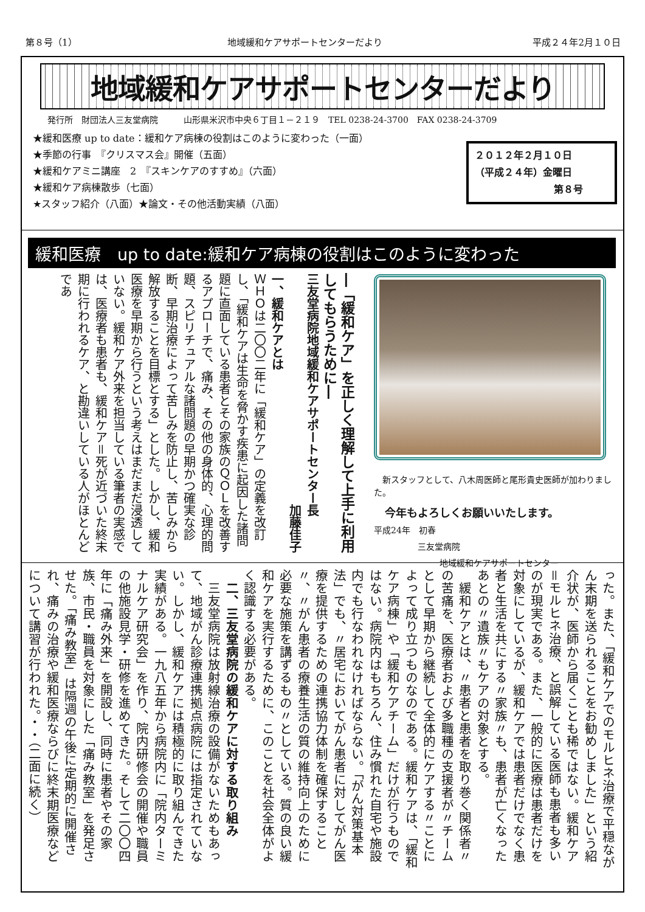第８号（1） 地域緩和ケアサポートセンターだより 平成２４年2月１０日
地域緩和ケアサポートセンターだより
発行所　財団法人三友堂病院　　　山形県米沢市中央６丁目１－２１９　TEL 0238-24-3700　FAX 0238-24-3709
★緩和医療 up to date：緩和ケア病棟の役割はこのように変わった（一面）
★季節の行事　『クリスマス会』開催（五面）
★緩和ケアミニ講座　2　『スキンケアのすすめ』（六面）
★緩和ケア病棟散歩（七面）
★スタッフ紹介（八面）★論文・その他活動実績（八面）
２０１２年２月１０日
（平成２４年）金曜日
第８号
緩和医療　up to date:緩和ケア病棟の役割はこのように変わった
―「緩和ケア」を正しく理解して上手に利用してもらうために―
三友堂病院地域緩和ケアサポートセンター長
加藤佳子
一、緩和ケアとは
ＷＨＯは二〇〇二年に「緩和ケア」の定義を改訂し、「緩和ケアは生命を脅かす疾患に起因した諸問題に直面している患者とその家族のＱＯＬを改善するアプローチで、痛み、その他の身体的、心理的問題、スピリチュアルな諸問題の早期かつ確実な診断、早期治療によって苦しみを防止し、苦しみから解放することを目標とする」とした。しかし、緩和医療を早期から行うという考えはまだまだ浸透していない。緩和ケア外来を担当している筆者の実感では、医療者も患者も、緩和ケア＝死が近づいた終末期に行われるケア、と勘違いしている人がほとんどであ
　新スタッフとして、八木周医師と尾形貴史医師が加わりました。
今年もよろしくお願いいたします。
平成24年　初春
三友堂病院
地域緩和ケアサポートセンター
った。また、「緩和ケアでのモルヒネ治療で平穏ながん末期を送られることをお勧めしました」という紹介状が、医師から届くことも稀ではない。緩和ケア＝モルヒネ治療、と誤解している医師も患者も多いのが現実である。また、一般的に医療は患者だけを対象にしているが、緩和ケアでは患者だけでなく患者と生活を共にする〃家族〃も、患者が亡くなったあとの〃遺族〃もケアの対象とする。
　緩和ケアとは、〃患者と患者を取り巻く関係者〃の苦痛を、医療者および多職種の支援者が〃チームとして早期から継続して全体的にケアする〃ことによって成り立つものなのである。緩和ケアは、「緩和ケア病棟」や「緩和ケアチーム」だけが行うものではない。病院内はもちろん、住み慣れた自宅や施設内でも行なわれなければならない。「がん対策基本法」でも、〃居宅においてがん患者に対してがん医療を提供するための連携協力体制を確保すること〃、〃がん患者の療養生活の質の維持向上のために必要な施策を講ずるもの〃としている。質の良い緩和ケアを実行するために、このことを社会全体がよく認識する必要がある。
　二、三友堂病院の緩和ケアに対する取り組み
　三友堂病院は放射線治療の設備がないためもあって、地域がん診療連携拠点病院には指定されていない。しかし、緩和ケアには積極的に取り組んできた実績がある。一九八五年から病院内に「院内ターミナルケア研究会」を作り、院内研修会の開催や職員の他施設見学・研修を進めてきた。そして二〇〇四年に「痛み外来」を開設し、同時に患者やその家族、市民・職員を対象にした「痛み教室」を発足させた。「痛み教室」は隔週の午後に定期的に開催され、痛みの治療や緩和医療ならびに終末期医療などについて講習が行われた。・・（二面に続く）